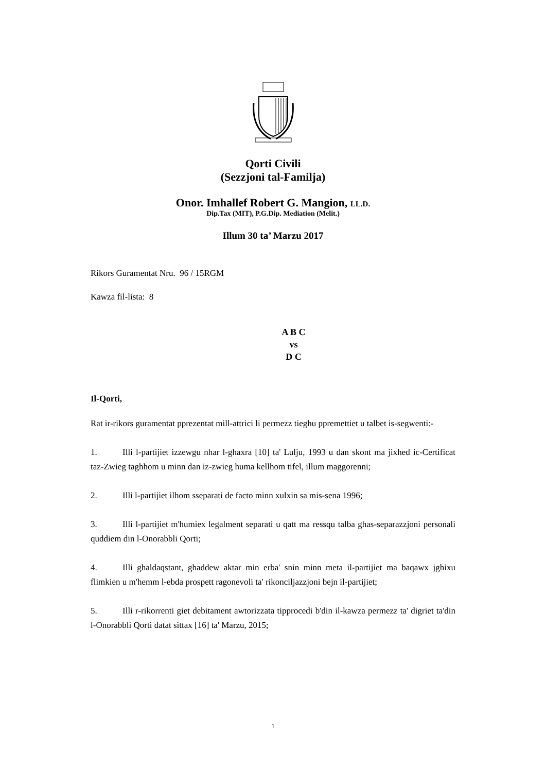Qorti Civili
(Sezzjoni tal-Familja)
Onor. Imhallef Robert G. Mangion, LL.D.
Dip.Tax (MIT), P.G.Dip. Mediation (Melit.)
Illum 30 ta’ Marzu 2017
Rikors Guramentat Nru. 96 / 15RGM
Kawza fil-lista: 8
A B C
vs
D C
Il-Qorti,
Rat ir-rikors guramentat pprezentat mill-attrici li permezz tieghu ppremettiet u talbet is-segwenti:-
1. Illi l-partijiet izzewgu nhar l-ghaxra [10] ta' Lulju, 1993 u dan skont ma jixhed ic-Certificat taz-Zwieg taghhom u minn dan iz-zwieg huma kellhom tifel, illum maggorenni;
2. Illi l-partijiet ilhom sseparati de facto minn xulxin sa mis-sena 1996;
3. Illi l-partijiet m'humiex legalment separati u qatt ma ressqu talba ghas-separazzjoni personali quddiem din l-Onorabbli Qorti;
4. Illi ghaldaqstant, ghaddew aktar min erba' snin minn meta il-partijiet ma baqawx jghixu flimkien u m'hemm l-ebda prospett ragonevoli ta' rikonciljazzjoni bejn il-partijiet;
5. Illi r-rikorrenti giet debitament awtorizzata tipprocedi b'din il-kawza permezz ta' digriet ta'din l-Onorabbli Qorti datat sittax [16] ta' Marzu, 2015;
1